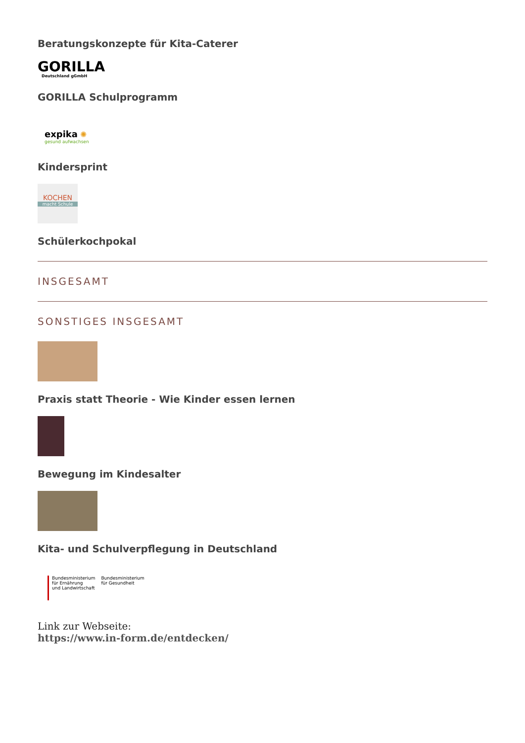Beratungskonzepte für Kita-Caterer
GORILLA
Deutschland gGmbH
GORILLA Schulprogramm
expika ✺
gesund aufwachsen
Kindersprint
KOCHEN
macht Schule
Schülerkochpokal
INSGESAMT
SONSTIGES INSGESAMT
Praxis statt Theorie - Wie Kinder essen lernen
Bewegung im Kindesalter
Kita- und Schulverpflegung in Deutschland
Bundesministerium
für Ernährung
und Landwirtschaft Bundesministerium
für Gesundheit
Link zur Webseite:
https://www.in-form.de/entdecken/